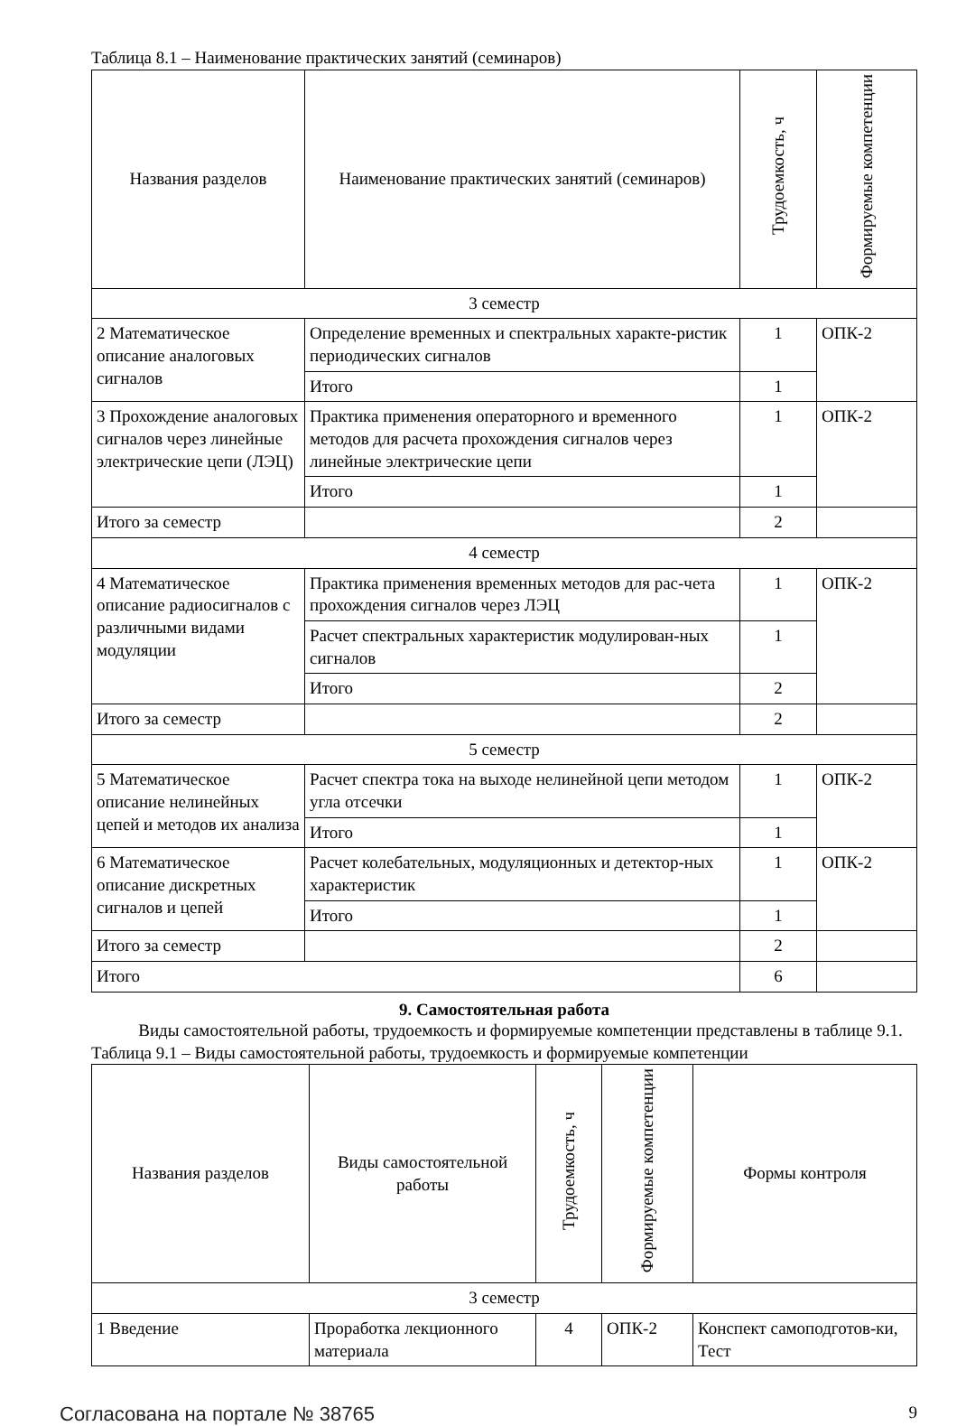Таблица 8.1 – Наименование практических занятий (семинаров)
| Названия разделов | Наименование практических занятий (семинаров) | Трудоемкость, ч | Формируемые компетенции |
| --- | --- | --- | --- |
| 3 семестр | | | |
| 2 Математическое описание аналоговых сигналов | Определение временных и спектральных характе-ристик периодических сигналов | 1 | ОПК-2 |
| | Итого | 1 | |
| 3 Прохождение аналоговых сигналов через линейные электрические цепи (ЛЭЦ) | Практика применения операторного и временного методов для расчета прохождения сигналов через линейные электрические цепи | 1 | ОПК-2 |
| | Итого | 1 | |
| Итого за семестр | | 2 | |
| 4 семестр | | | |
| 4 Математическое описание радиосигналов с различными видами модуляции | Практика применения временных методов для рас-чета прохождения сигналов через ЛЭЦ | 1 | ОПК-2 |
| | Расчет спектральных характеристик модулирован-ных сигналов | 1 | |
| | Итого | 2 | |
| Итого за семестр | | 2 | |
| 5 семестр | | | |
| 5 Математическое описание нелинейных цепей и методов их анализа | Расчет спектра тока на выходе нелинейной цепи методом угла отсечки | 1 | ОПК-2 |
| | Итого | 1 | |
| 6 Математическое описание дискретных сигналов и цепей | Расчет колебательных, модуляционных и детектор-ных характеристик | 1 | ОПК-2 |
| | Итого | 1 | |
| Итого за семестр | | 2 | |
| Итого | | 6 | |
9. Самостоятельная работа
Виды самостоятельной работы, трудоемкость и формируемые компетенции представлены в таблице 9.1.
Таблица 9.1 – Виды самостоятельной работы, трудоемкость и формируемые компетенции
| Названия разделов | Виды самостоятельной работы | Трудоемкость, ч | Формируемые компетенции | Формы контроля |
| --- | --- | --- | --- | --- |
| 3 семестр | | | | |
| 1 Введение | Проработка лекционного материала | 4 | ОПК-2 | Конспект самоподготов-ки, Тест |
Согласована на портале № 38765 9